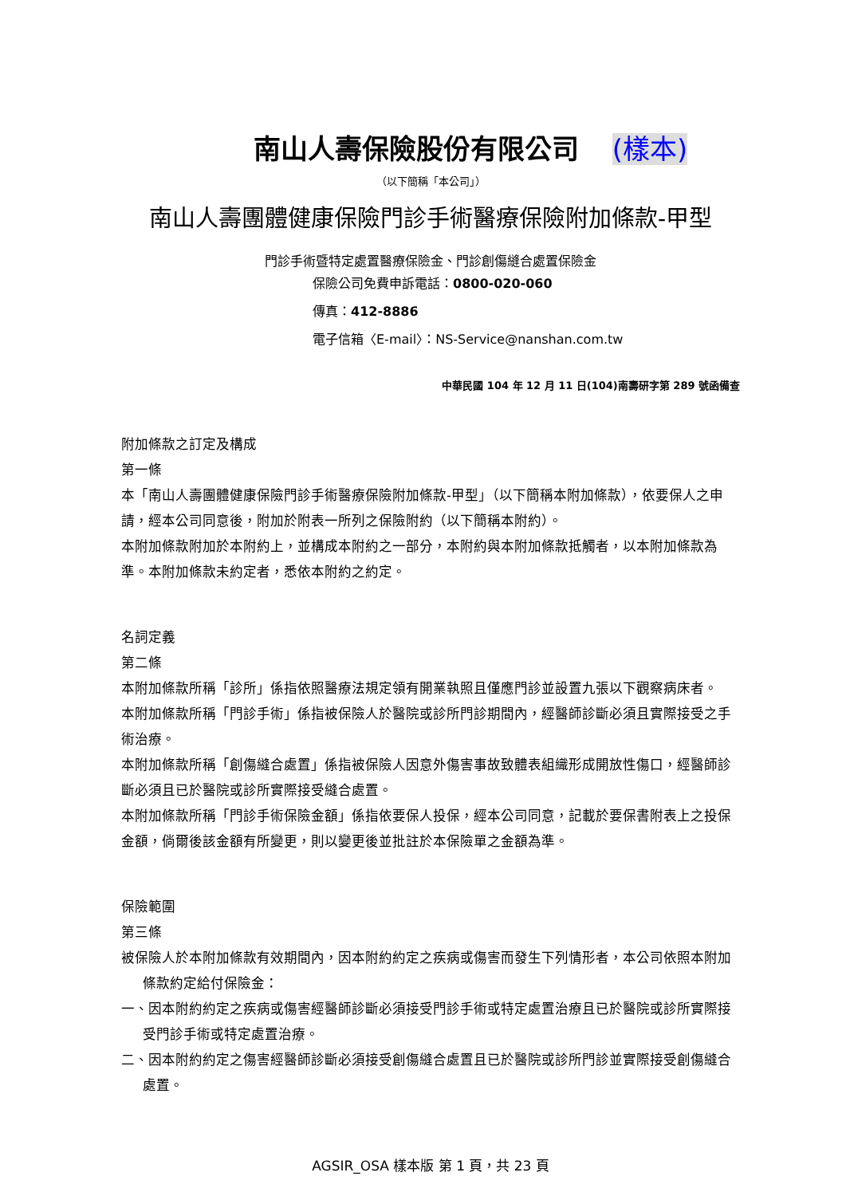南山人壽保險股份有限公司 (樣本)
（以下簡稱「本公司」）
南山人壽團體健康保險門診手術醫療保險附加條款-甲型
門診手術暨特定處置醫療保險金、門診創傷縫合處置保險金
保險公司免費申訴電話：0800-020-060
傳真：412-8886
電子信箱〈E-mail〉：NS-Service@nanshan.com.tw
中華民國 104 年 12 月 11 日(104)南壽研字第 289 號函備查
附加條款之訂定及構成
第一條
本「南山人壽團體健康保險門診手術醫療保險附加條款-甲型」（以下簡稱本附加條款），依要保人之申請，經本公司同意後，附加於附表一所列之保險附約（以下簡稱本附約）。
本附加條款附加於本附約上，並構成本附約之一部分，本附約與本附加條款抵觸者，以本附加條款為準。本附加條款未約定者，悉依本附約之約定。
名詞定義
第二條
本附加條款所稱「診所」係指依照醫療法規定領有開業執照且僅應門診並設置九張以下觀察病床者。
本附加條款所稱「門診手術」係指被保險人於醫院或診所門診期間內，經醫師診斷必須且實際接受之手術治療。
本附加條款所稱「創傷縫合處置」係指被保險人因意外傷害事故致體表組織形成開放性傷口，經醫師診斷必須且已於醫院或診所實際接受縫合處置。
本附加條款所稱「門診手術保險金額」係指依要保人投保，經本公司同意，記載於要保書附表上之投保金額，倘爾後該金額有所變更，則以變更後並批註於本保險單之金額為準。
保險範圍
第三條
被保險人於本附加條款有效期間內，因本附約約定之疾病或傷害而發生下列情形者，本公司依照本附加條款約定給付保險金：
一、因本附約約定之疾病或傷害經醫師診斷必須接受門診手術或特定處置治療且已於醫院或診所實際接受門診手術或特定處置治療。
二、因本附約約定之傷害經醫師診斷必須接受創傷縫合處置且已於醫院或診所門診並實際接受創傷縫合處置。
AGSIR_OSA 樣本版 第 1 頁，共 23 頁